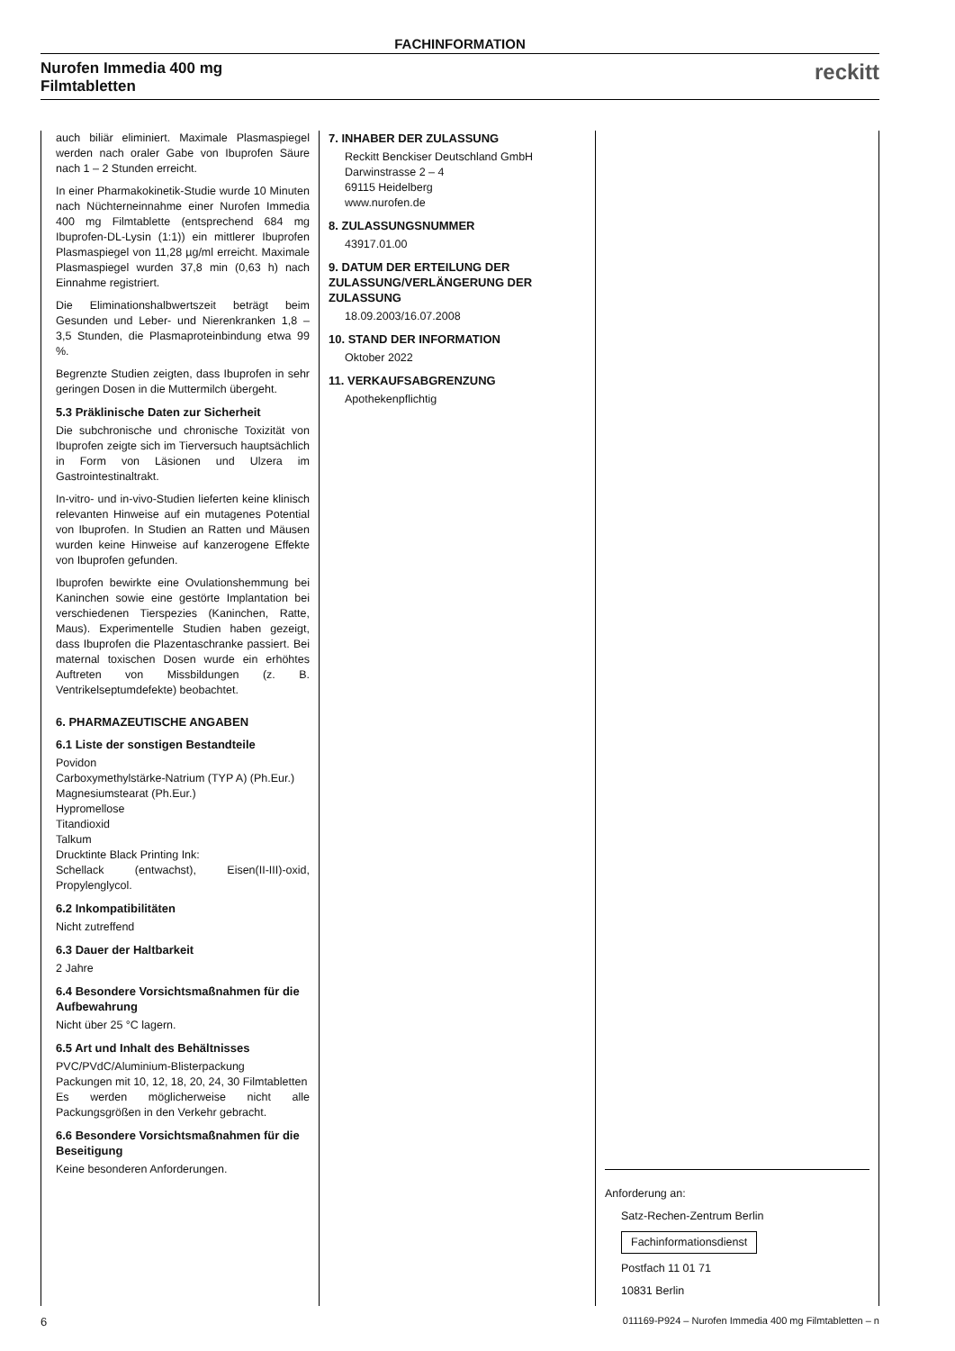FACHINFORMATION
Nurofen Immedia 400 mg
Filmtabletten
reckitt
auch biliär eliminiert. Maximale Plasmaspiegel werden nach oraler Gabe von Ibuprofen Säure nach 1 – 2 Stunden erreicht.
In einer Pharmakokinetik-Studie wurde 10 Minuten nach Nüchterneinnahme einer Nurofen Immedia 400 mg Filmtablette (entsprechend 684 mg Ibuprofen-DL-Lysin (1:1)) ein mittlerer Ibuprofen Plasmaspiegel von 11,28 µg/ml erreicht. Maximale Plasmaspiegel wurden 37,8 min (0,63 h) nach Einnahme registriert.
Die Eliminationshalbwertszeit beträgt beim Gesunden und Leber- und Nierenkranken 1,8 – 3,5 Stunden, die Plasmaproteinbindung etwa 99 %.
Begrenzte Studien zeigten, dass Ibuprofen in sehr geringen Dosen in die Muttermilch übergeht.
5.3 Präklinische Daten zur Sicherheit
Die subchronische und chronische Toxizität von Ibuprofen zeigte sich im Tierversuch hauptsächlich in Form von Läsionen und Ulzera im Gastrointestinaltrakt.
In-vitro- und in-vivo-Studien lieferten keine klinisch relevanten Hinweise auf ein mutagenes Potential von Ibuprofen. In Studien an Ratten und Mäusen wurden keine Hinweise auf kanzerogene Effekte von Ibuprofen gefunden.
Ibuprofen bewirkte eine Ovulationshemmung bei Kaninchen sowie eine gestörte Implantation bei verschiedenen Tierspezies (Kaninchen, Ratte, Maus). Experimentelle Studien haben gezeigt, dass Ibuprofen die Plazentaschranke passiert. Bei maternal toxischen Dosen wurde ein erhöhtes Auftreten von Missbildungen (z. B. Ventrikelseptumdefekte) beobachtet.
6. PHARMAZEUTISCHE ANGABEN
6.1 Liste der sonstigen Bestandteile
Povidon
Carboxymethylstärke-Natrium (TYP A) (Ph.Eur.)
Magnesiumstearat (Ph.Eur.)
Hypromellose
Titandioxid
Talkum
Drucktinte Black Printing Ink:
Schellack (entwachst), Eisen(II-III)-oxid, Propylenglycol.
6.2 Inkompatibilitäten
Nicht zutreffend
6.3 Dauer der Haltbarkeit
2 Jahre
6.4 Besondere Vorsichtsmaßnahmen für die Aufbewahrung
Nicht über 25 °C lagern.
6.5 Art und Inhalt des Behältnisses
PVC/PVdC/Aluminium-Blisterpackung
Packungen mit 10, 12, 18, 20, 24, 30 Filmtabletten
Es werden möglicherweise nicht alle Packungsgrößen in den Verkehr gebracht.
6.6 Besondere Vorsichtsmaßnahmen für die Beseitigung
Keine besonderen Anforderungen.
7. INHABER DER ZULASSUNG
Reckitt Benckiser Deutschland GmbH
Darwinstrasse 2 – 4
69115 Heidelberg
www.nurofen.de
8. ZULASSUNGSNUMMER
43917.01.00
9. DATUM DER ERTEILUNG DER ZULASSUNG/VERLÄNGERUNG DER ZULASSUNG
18.09.2003/16.07.2008
10. STAND DER INFORMATION
Oktober 2022
11. VERKAUFSABGRENZUNG
Apothekenpflichtig
Anforderung an:
Satz-Rechen-Zentrum Berlin
Fachinformationsdienst
Postfach 11 01 71
10831 Berlin
6 011169-P924 – Nurofen Immedia 400 mg Filmtabletten – n